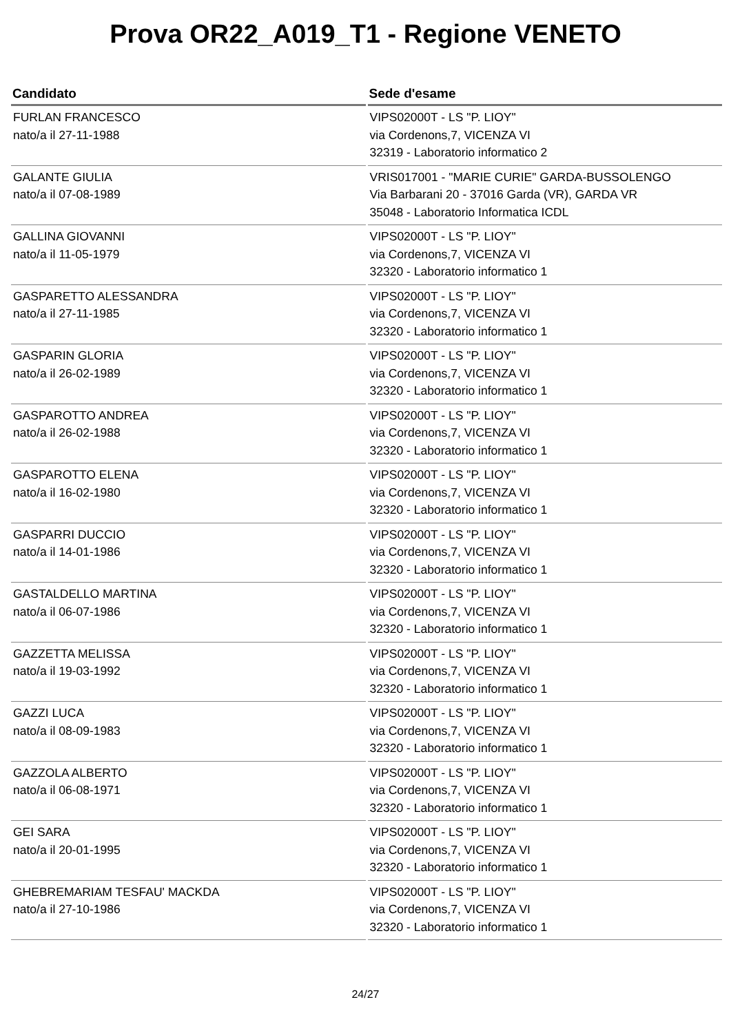Prova OR22_A019_T1 - Regione VENETO
| Candidato | Sede d'esame |
| --- | --- |
| FURLAN FRANCESCO nato/a il 27-11-1988 | VIPS02000T - LS "P. LIOY" via Cordenons,7, VICENZA VI 32319 - Laboratorio informatico 2 |
| GALANTE GIULIA nato/a il 07-08-1989 | VRIS017001 - "MARIE CURIE" GARDA-BUSSOLENGO Via Barbarani 20 - 37016 Garda (VR), GARDA VR 35048 - Laboratorio Informatica ICDL |
| GALLINA GIOVANNI nato/a il 11-05-1979 | VIPS02000T - LS "P. LIOY" via Cordenons,7, VICENZA VI 32320 - Laboratorio informatico 1 |
| GASPARETTO ALESSANDRA nato/a il 27-11-1985 | VIPS02000T - LS "P. LIOY" via Cordenons,7, VICENZA VI 32320 - Laboratorio informatico 1 |
| GASPARIN GLORIA nato/a il 26-02-1989 | VIPS02000T - LS "P. LIOY" via Cordenons,7, VICENZA VI 32320 - Laboratorio informatico 1 |
| GASPAROTTO ANDREA nato/a il 26-02-1988 | VIPS02000T - LS "P. LIOY" via Cordenons,7, VICENZA VI 32320 - Laboratorio informatico 1 |
| GASPAROTTO ELENA nato/a il 16-02-1980 | VIPS02000T - LS "P. LIOY" via Cordenons,7, VICENZA VI 32320 - Laboratorio informatico 1 |
| GASPARRI DUCCIO nato/a il 14-01-1986 | VIPS02000T - LS "P. LIOY" via Cordenons,7, VICENZA VI 32320 - Laboratorio informatico 1 |
| GASTALDELLO MARTINA nato/a il 06-07-1986 | VIPS02000T - LS "P. LIOY" via Cordenons,7, VICENZA VI 32320 - Laboratorio informatico 1 |
| GAZZETTA MELISSA nato/a il 19-03-1992 | VIPS02000T - LS "P. LIOY" via Cordenons,7, VICENZA VI 32320 - Laboratorio informatico 1 |
| GAZZI LUCA nato/a il 08-09-1983 | VIPS02000T - LS "P. LIOY" via Cordenons,7, VICENZA VI 32320 - Laboratorio informatico 1 |
| GAZZOLA ALBERTO nato/a il 06-08-1971 | VIPS02000T - LS "P. LIOY" via Cordenons,7, VICENZA VI 32320 - Laboratorio informatico 1 |
| GEI SARA nato/a il 20-01-1995 | VIPS02000T - LS "P. LIOY" via Cordenons,7, VICENZA VI 32320 - Laboratorio informatico 1 |
| GHEBREMARIAM TESFAU' MACKDA nato/a il 27-10-1986 | VIPS02000T - LS "P. LIOY" via Cordenons,7, VICENZA VI 32320 - Laboratorio informatico 1 |
24/27